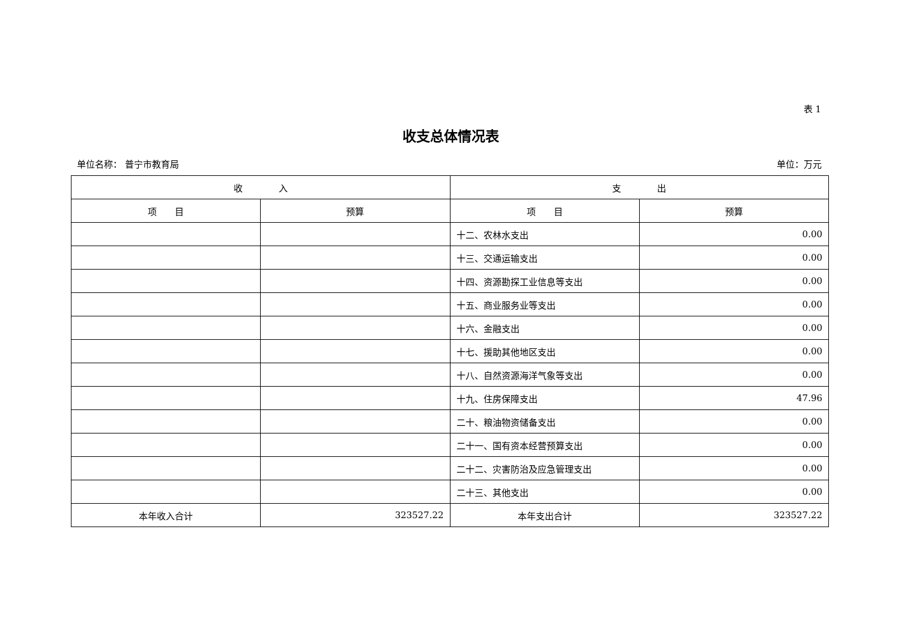表 1
收支总体情况表
单位名称： 普宁市教育局 单位：万元
| 收 入 | | 支 出 | |
| --- | --- | --- | --- |
| 项 目 | 预算 | 项 目 | 预算 |
| | | 十二、农林水支出 | 0.00 |
| | | 十三、交通运输支出 | 0.00 |
| | | 十四、资源勘探工业信息等支出 | 0.00 |
| | | 十五、商业服务业等支出 | 0.00 |
| | | 十六、金融支出 | 0.00 |
| | | 十七、援助其他地区支出 | 0.00 |
| | | 十八、自然资源海洋气象等支出 | 0.00 |
| | | 十九、住房保障支出 | 47.96 |
| | | 二十、粮油物资储备支出 | 0.00 |
| | | 二十一、国有资本经营预算支出 | 0.00 |
| | | 二十二、灾害防治及应急管理支出 | 0.00 |
| | | 二十三、其他支出 | 0.00 |
| 本年收入合计 | 323527.22 | 本年支出合计 | 323527.22 |